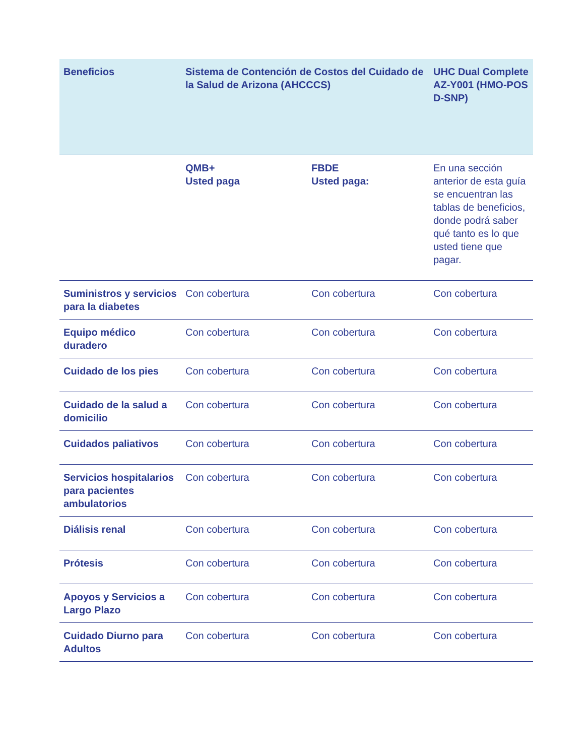| Beneficios | Sistema de Contención de Costos del Cuidado de la Salud de Arizona (AHCCCS) | | UHC Dual Complete AZ-Y001 (HMO-POS D-SNP) |
| --- | --- | --- | --- |
| | QMB+ Usted paga | FBDE Usted paga: | En una sección anterior de esta guía se encuentran las tablas de beneficios, donde podrá saber qué tanto es lo que usted tiene que pagar. |
| Suministros y servicios para la diabetes | Con cobertura | Con cobertura | Con cobertura |
| Equipo médico duradero | Con cobertura | Con cobertura | Con cobertura |
| Cuidado de los pies | Con cobertura | Con cobertura | Con cobertura |
| Cuidado de la salud a domicilio | Con cobertura | Con cobertura | Con cobertura |
| Cuidados paliativos | Con cobertura | Con cobertura | Con cobertura |
| Servicios hospitalarios para pacientes ambulatorios | Con cobertura | Con cobertura | Con cobertura |
| Diálisis renal | Con cobertura | Con cobertura | Con cobertura |
| Prótesis | Con cobertura | Con cobertura | Con cobertura |
| Apoyos y Servicios a Largo Plazo | Con cobertura | Con cobertura | Con cobertura |
| Cuidado Diurno para Adultos | Con cobertura | Con cobertura | Con cobertura |